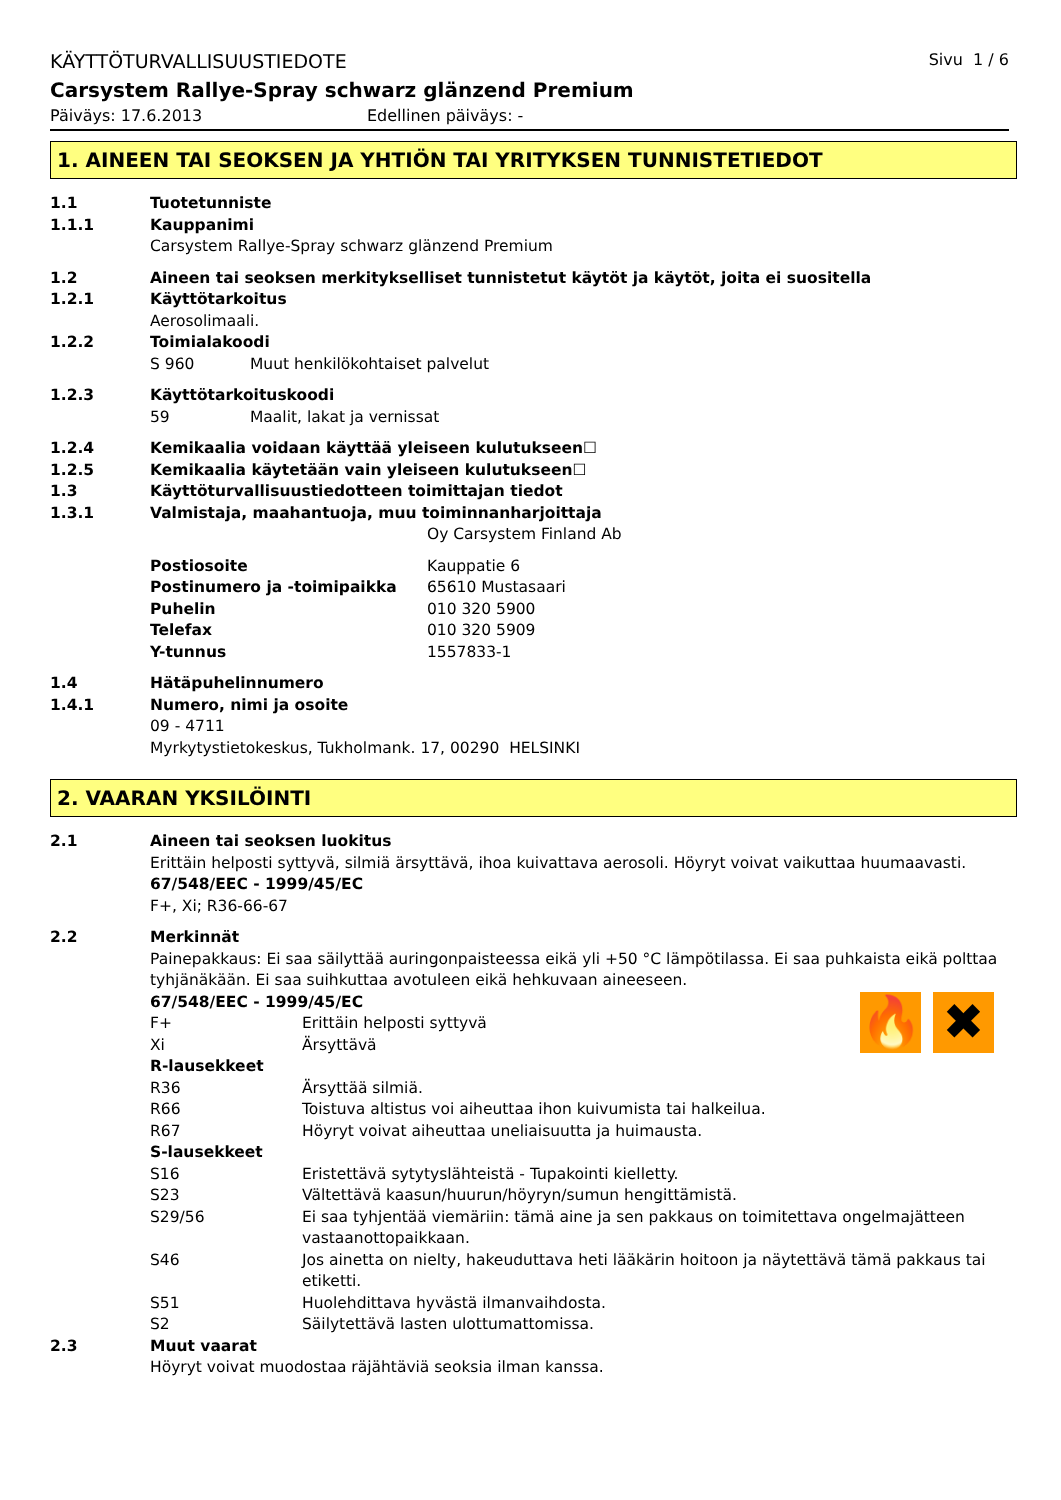KÄYTTÖTURVALLISUUSTIEDOTE Sivu 1 / 6
Carsystem Rallye-Spray schwarz glänzend Premium
Päiväys: 17.6.2013 Edellinen päiväys: -
1. AINEEN TAI SEOKSEN JA YHTIÖN TAI YRITYKSEN TUNNISTETIEDOT
1.1 Tuotetunniste
1.1.1 Kauppanimi
Carsystem Rallye-Spray schwarz glänzend Premium
1.2 Aineen tai seoksen merkitykselliset tunnistetut käytöt ja käytöt, joita ei suositella
1.2.1 Käyttötarkoitus
Aerosolimaali.
1.2.2 Toimialakoodi
S 960 Muut henkilökohtaiset palvelut
1.2.3 Käyttötarkoituskoodi
59 Maalit, lakat ja vernissat
1.2.4 Kemikaalia voidaan käyttää yleiseen kulutukseen☐
1.2.5 Kemikaalia käytetään vain yleiseen kulutukseen☐
1.3 Käyttöturvallisuustiedotteen toimittajan tiedot
1.3.1 Valmistaja, maahantuoja, muu toiminnanharjoittaja
Oy Carsystem Finland Ab
Postiosoite Kauppatie 6
Postinumero ja -toimipaikka 65610 Mustasaari
Puhelin 010 320 5900
Telefax 010 320 5909
Y-tunnus 1557833-1
1.4 Hätäpuhelinnumero
1.4.1 Numero, nimi ja osoite
09 - 4711
Myrkytystietokeskus, Tukholmank. 17, 00290 HELSINKI
2. VAARAN YKSILÖINTI
2.1 Aineen tai seoksen luokitus
Erittäin helposti syttyvä, silmiä ärsyttävä, ihoa kuivattava aerosoli. Höyryt voivat vaikuttaa huumaavasti.
67/548/EEC - 1999/45/EC
F+, Xi; R36-66-67
2.2 Merkinnät
Painepakkaus: Ei saa säilyttää auringonpaisteessa eikä yli +50 °C lämpötilassa. Ei saa puhkaista eikä polttaa tyhjänäkään. Ei saa suihkuttaa avotuleen eikä hehkuvaan aineeseen.
67/548/EEC - 1999/45/EC
F+ Erittäin helposti syttyvä
Xi Ärsyttävä
🔥 ✖
R-lausekkeet
R36 Ärsyttää silmiä.
R66 Toistuva altistus voi aiheuttaa ihon kuivumista tai halkeilua.
R67 Höyryt voivat aiheuttaa uneliaisuutta ja huimausta.
S-lausekkeet
S16 Eristettävä sytytyslähteistä - Tupakointi kielletty.
S23 Vältettävä kaasun/huurun/höyryn/sumun hengittämistä.
S29/56 Ei saa tyhjentää viemäriin: tämä aine ja sen pakkaus on toimitettava ongelmajätteen vastaanottopaikkaan.
S46 Jos ainetta on nielty, hakeuduttava heti lääkärin hoitoon ja näytettävä tämä pakkaus tai etiketti.
S51 Huolehdittava hyvästä ilmanvaihdosta.
S2 Säilytettävä lasten ulottumattomissa.
2.3 Muut vaarat
Höyryt voivat muodostaa räjähtäviä seoksia ilman kanssa.